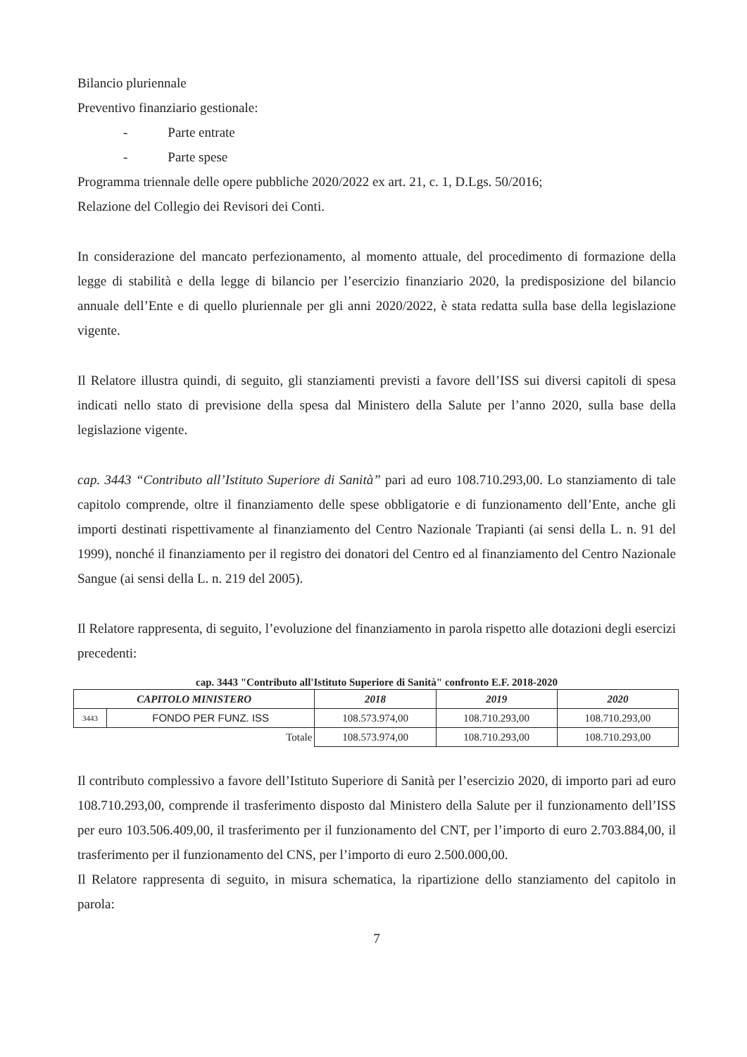Bilancio pluriennale
Preventivo finanziario gestionale:
- Parte entrate
- Parte spese
Programma triennale delle opere pubbliche 2020/2022 ex art. 21, c. 1, D.Lgs. 50/2016;
Relazione del Collegio dei Revisori dei Conti.
In considerazione del mancato perfezionamento, al momento attuale, del procedimento di formazione della legge di stabilità e della legge di bilancio per l’esercizio finanziario 2020, la predisposizione del bilancio annuale dell’Ente e di quello pluriennale per gli anni 2020/2022, è stata redatta sulla base della legislazione vigente.
Il Relatore illustra quindi, di seguito, gli stanziamenti previsti a favore dell’ISS sui diversi capitoli di spesa indicati nello stato di previsione della spesa dal Ministero della Salute per l’anno 2020, sulla base della legislazione vigente.
cap. 3443 “Contributo all’Istituto Superiore di Sanità” pari ad euro 108.710.293,00. Lo stanziamento di tale capitolo comprende, oltre il finanziamento delle spese obbligatorie e di funzionamento dell’Ente, anche gli importi destinati rispettivamente al finanziamento del Centro Nazionale Trapianti (ai sensi della L. n. 91 del 1999), nonché il finanziamento per il registro dei donatori del Centro ed al finanziamento del Centro Nazionale Sangue (ai sensi della L. n. 219 del 2005).
Il Relatore rappresenta, di seguito, l’evoluzione del finanziamento in parola rispetto alle dotazioni degli esercizi precedenti:
cap. 3443 "Contributo all'Istituto Superiore di Sanità" confronto E.F. 2018-2020
| CAPITOLO MINISTERO | | 2018 | 2019 | 2020 |
| --- | --- | --- | --- | --- |
| 3443 | FONDO PER FUNZ. ISS | 108.573.974,00 | 108.710.293,00 | 108.710.293,00 |
| Totale | | 108.573.974,00 | 108.710.293,00 | 108.710.293,00 |
Il contributo complessivo a favore dell’Istituto Superiore di Sanità per l’esercizio 2020, di importo pari ad euro 108.710.293,00, comprende il trasferimento disposto dal Ministero della Salute per il funzionamento dell’ISS per euro 103.506.409,00, il trasferimento per il funzionamento del CNT, per l’importo di euro 2.703.884,00, il trasferimento per il funzionamento del CNS, per l’importo di euro 2.500.000,00.
Il Relatore rappresenta di seguito, in misura schematica, la ripartizione dello stanziamento del capitolo in parola:
7